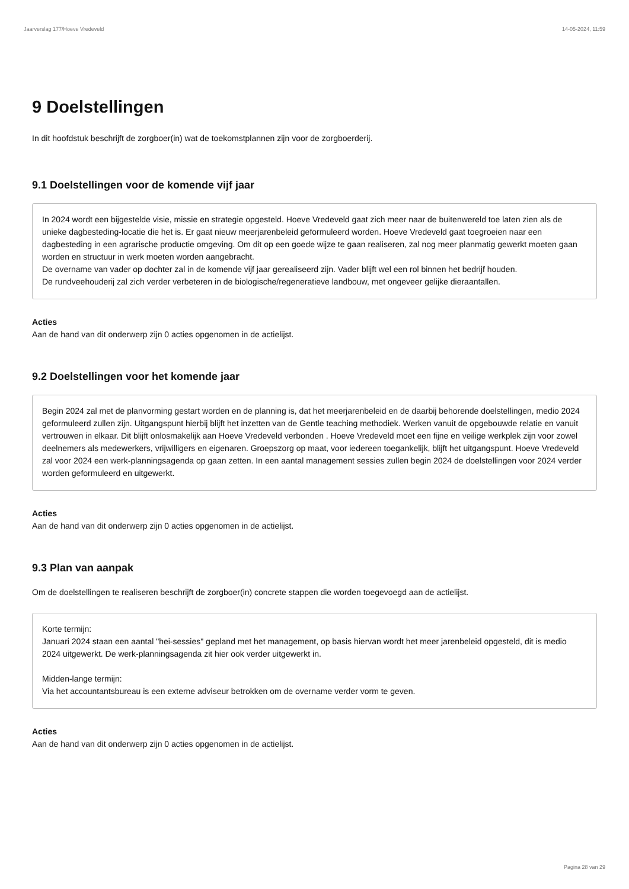Jaarverslag 177/Hoeve Vredeveld 14-05-2024, 11:59
9 Doelstellingen
In dit hoofdstuk beschrijft de zorgboer(in) wat de toekomstplannen zijn voor de zorgboerderij.
9.1 Doelstellingen voor de komende vijf jaar
In 2024 wordt een bijgestelde visie, missie en strategie opgesteld. Hoeve Vredeveld gaat zich meer naar de buitenwereld toe laten zien als de unieke dagbesteding-locatie die het is. Er gaat nieuw meerjarenbeleid geformuleerd worden. Hoeve Vredeveld gaat toegroeien naar een dagbesteding in een agrarische productie omgeving. Om dit op een goede wijze te gaan realiseren, zal nog meer planmatig gewerkt moeten gaan worden en structuur in werk moeten worden aangebracht.
De overname van vader op dochter zal in de komende vijf jaar gerealiseerd zijn. Vader blijft wel een rol binnen het bedrijf houden.
De rundveehouderij zal zich verder verbeteren in de biologische/regeneratieve landbouw, met ongeveer gelijke dieraantallen.
Acties
Aan de hand van dit onderwerp zijn 0 acties opgenomen in de actielijst.
9.2 Doelstellingen voor het komende jaar
Begin 2024 zal met de planvorming gestart worden en de planning is, dat het meerjarenbeleid en de daarbij behorende doelstellingen, medio 2024 geformuleerd zullen zijn. Uitgangspunt hierbij blijft het inzetten van de Gentle teaching methodiek. Werken vanuit de opgebouwde relatie en vanuit vertrouwen in elkaar. Dit blijft onlosmakelijk aan Hoeve Vredeveld verbonden . Hoeve Vredeveld moet een fijne en veilige werkplek zijn voor zowel deelnemers als medewerkers, vrijwilligers en eigenaren. Groepszorg op maat, voor iedereen toegankelijk, blijft het uitgangspunt. Hoeve Vredeveld zal voor 2024 een werk-planningsagenda op gaan zetten. In een aantal management sessies zullen begin 2024 de doelstellingen voor 2024 verder worden geformuleerd en uitgewerkt.
Acties
Aan de hand van dit onderwerp zijn 0 acties opgenomen in de actielijst.
9.3 Plan van aanpak
Om de doelstellingen te realiseren beschrijft de zorgboer(in) concrete stappen die worden toegevoegd aan de actielijst.
Korte termijn:
Januari 2024 staan een aantal "hei-sessies" gepland met het management, op basis hiervan wordt het meer jarenbeleid opgesteld, dit is medio 2024 uitgewerkt. De werk-planningsagenda zit hier ook verder uitgewerkt in.
Midden-lange termijn:
Via het accountantsbureau is een externe adviseur betrokken om de overname verder vorm te geven.
Acties
Aan de hand van dit onderwerp zijn 0 acties opgenomen in de actielijst.
Pagina 28 van 29